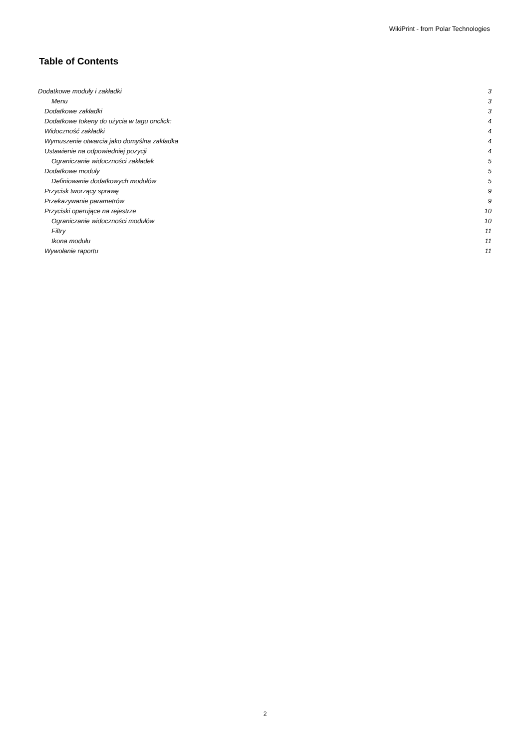WikiPrint - from Polar Technologies
Table of Contents
Dodatkowe moduły i zakładki 3
Menu 3
Dodatkowe zakładki 3
Dodatkowe tokeny do użycia w tagu onclick: 4
Widoczność zakładki 4
Wymuszenie otwarcia jako domyślna zakładka 4
Ustawienie na odpowiedniej pozycji 4
Ograniczanie widoczności zakładek 5
Dodatkowe moduły 5
Definiowanie dodatkowych modułów 5
Przycisk tworzący sprawę 9
Przekazywanie parametrów 9
Przyciski operujące na rejestrze 10
Ograniczanie widoczności modułów 10
Filtry 11
Ikona modułu 11
Wywołanie raportu 11
2